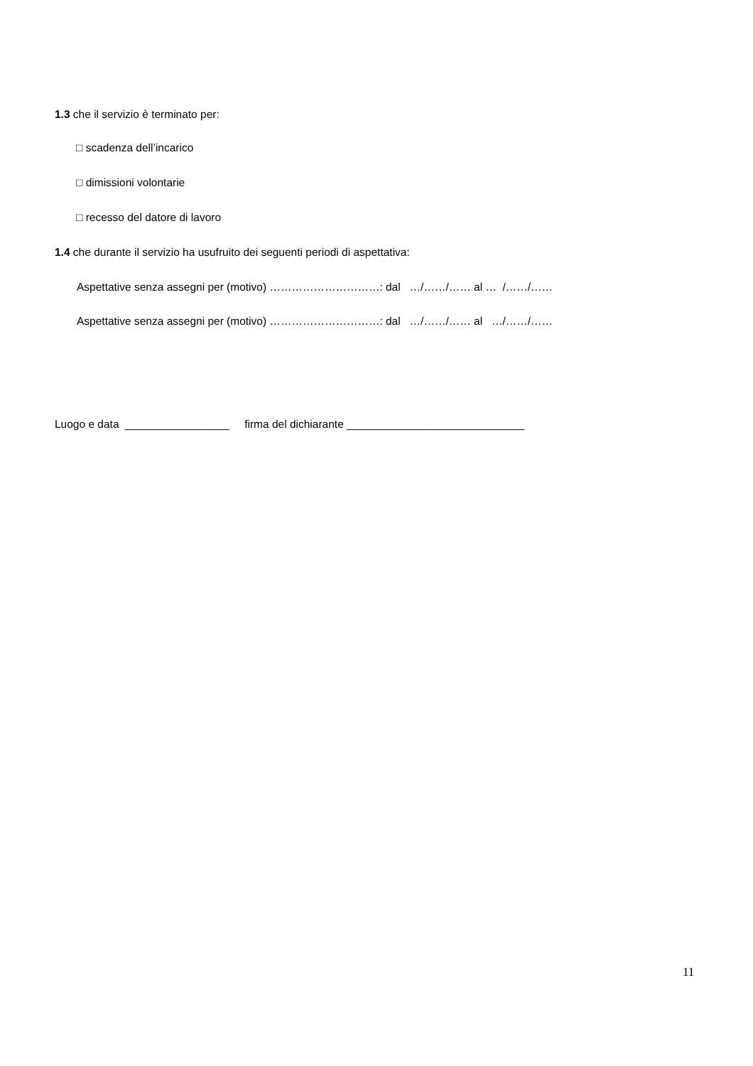1.3 che il servizio è terminato per:
□ scadenza dell’incarico
□ dimissioni volontarie
□ recesso del datore di lavoro
1.4 che durante il servizio ha usufruito dei seguenti periodi di aspettativa:
Aspettative senza assegni per (motivo) …………………………: dal …/……/…… al … /……/……
Aspettative senza assegni per (motivo) …………………………: dal …/……/…… al …/……/……
Luogo e data _________________ firma del dichiarante _____________________________
11